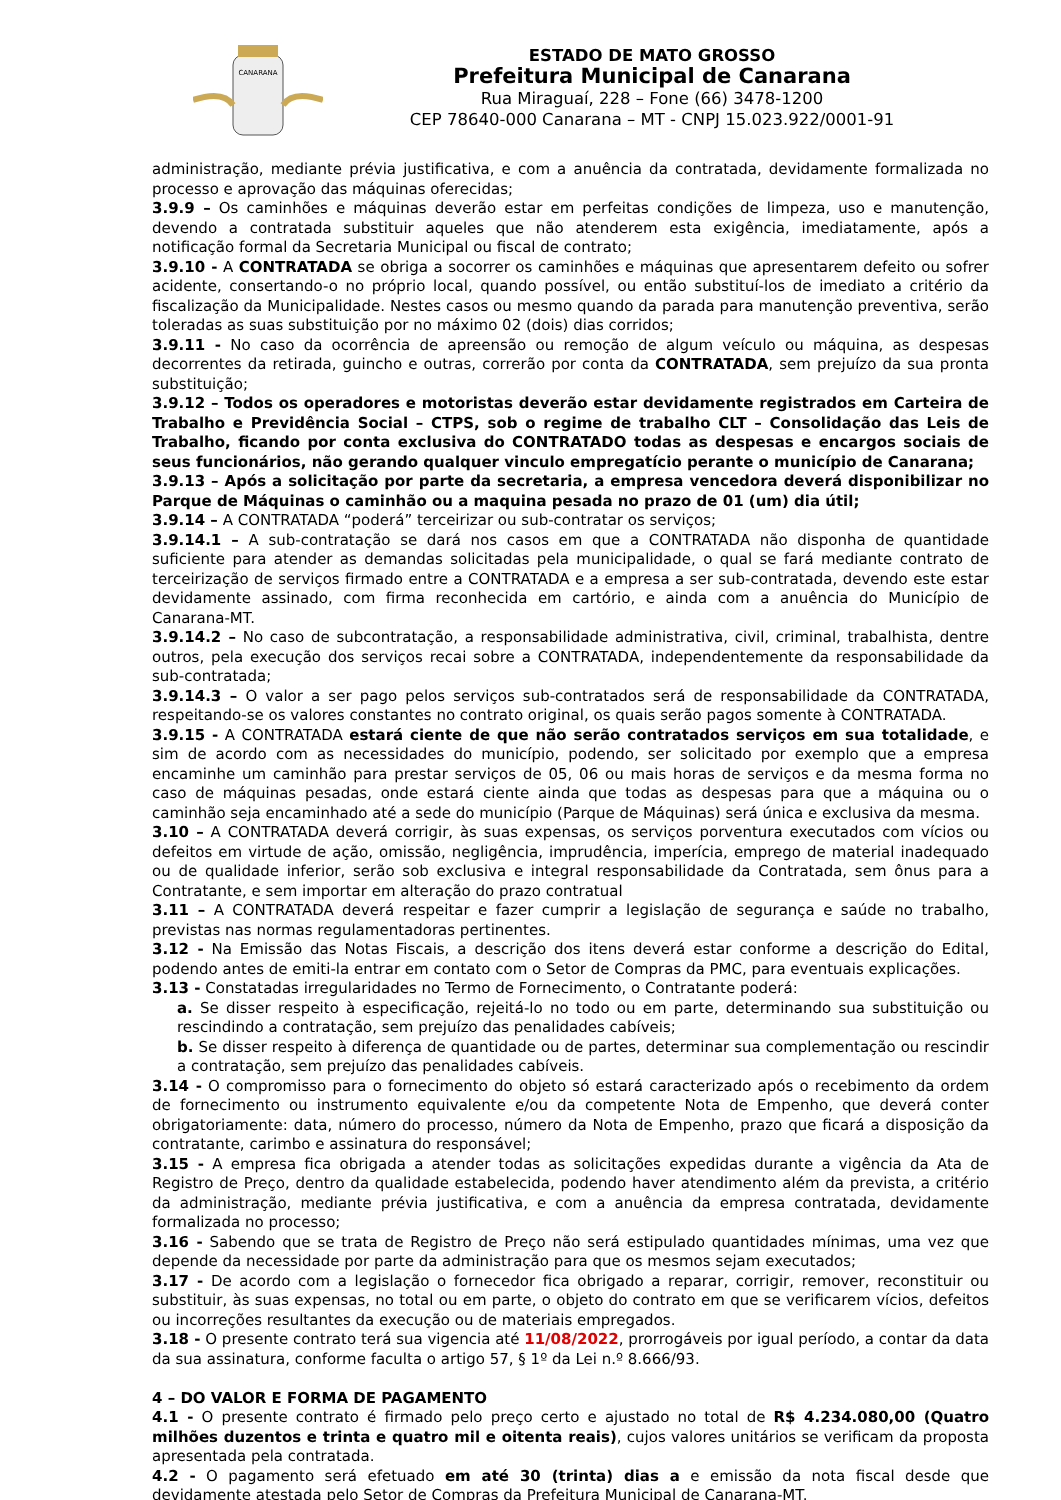CANARANA
ESTADO DE MATO GROSSO
Prefeitura Municipal de Canarana
Rua Miraguaí, 228 – Fone (66) 3478-1200
CEP 78640-000 Canarana – MT - CNPJ 15.023.922/0001-91
administração, mediante prévia justificativa, e com a anuência da contratada, devidamente formalizada no processo e aprovação das máquinas oferecidas;
3.9.9 – Os caminhões e máquinas deverão estar em perfeitas condições de limpeza, uso e manutenção, devendo a contratada substituir aqueles que não atenderem esta exigência, imediatamente, após a notificação formal da Secretaria Municipal ou fiscal de contrato;
3.9.10 - A CONTRATADA se obriga a socorrer os caminhões e máquinas que apresentarem defeito ou sofrer acidente, consertando-o no próprio local, quando possível, ou então substituí-los de imediato a critério da fiscalização da Municipalidade. Nestes casos ou mesmo quando da parada para manutenção preventiva, serão toleradas as suas substituição por no máximo 02 (dois) dias corridos;
3.9.11 - No caso da ocorrência de apreensão ou remoção de algum veículo ou máquina, as despesas decorrentes da retirada, guincho e outras, correrão por conta da CONTRATADA, sem prejuízo da sua pronta substituição;
3.9.12 – Todos os operadores e motoristas deverão estar devidamente registrados em Carteira de Trabalho e Previdência Social – CTPS, sob o regime de trabalho CLT – Consolidação das Leis de Trabalho, ficando por conta exclusiva do CONTRATADO todas as despesas e encargos sociais de seus funcionários, não gerando qualquer vinculo empregatício perante o município de Canarana;
3.9.13 – Após a solicitação por parte da secretaria, a empresa vencedora deverá disponibilizar no Parque de Máquinas o caminhão ou a maquina pesada no prazo de 01 (um) dia útil;
3.9.14 – A CONTRATADA “poderá” terceirizar ou sub-contratar os serviços;
3.9.14.1 – A sub-contratação se dará nos casos em que a CONTRATADA não disponha de quantidade suficiente para atender as demandas solicitadas pela municipalidade, o qual se fará mediante contrato de terceirização de serviços firmado entre a CONTRATADA e a empresa a ser sub-contratada, devendo este estar devidamente assinado, com firma reconhecida em cartório, e ainda com a anuência do Município de Canarana-MT.
3.9.14.2 – No caso de subcontratação, a responsabilidade administrativa, civil, criminal, trabalhista, dentre outros, pela execução dos serviços recai sobre a CONTRATADA, independentemente da responsabilidade da sub-contratada;
3.9.14.3 – O valor a ser pago pelos serviços sub-contratados será de responsabilidade da CONTRATADA, respeitando-se os valores constantes no contrato original, os quais serão pagos somente à CONTRATADA.
3.9.15 - A CONTRATADA estará ciente de que não serão contratados serviços em sua totalidade, e sim de acordo com as necessidades do município, podendo, ser solicitado por exemplo que a empresa encaminhe um caminhão para prestar serviços de 05, 06 ou mais horas de serviços e da mesma forma no caso de máquinas pesadas, onde estará ciente ainda que todas as despesas para que a máquina ou o caminhão seja encaminhado até a sede do município (Parque de Máquinas) será única e exclusiva da mesma.
3.10 – A CONTRATADA deverá corrigir, às suas expensas, os serviços porventura executados com vícios ou defeitos em virtude de ação, omissão, negligência, imprudência, imperícia, emprego de material inadequado ou de qualidade inferior, serão sob exclusiva e integral responsabilidade da Contratada, sem ônus para a Contratante, e sem importar em alteração do prazo contratual
3.11 – A CONTRATADA deverá respeitar e fazer cumprir a legislação de segurança e saúde no trabalho, previstas nas normas regulamentadoras pertinentes.
3.12 - Na Emissão das Notas Fiscais, a descrição dos itens deverá estar conforme a descrição do Edital, podendo antes de emiti-la entrar em contato com o Setor de Compras da PMC, para eventuais explicações.
3.13 - Constatadas irregularidades no Termo de Fornecimento, o Contratante poderá:
a. Se disser respeito à especificação, rejeitá-lo no todo ou em parte, determinando sua substituição ou rescindindo a contratação, sem prejuízo das penalidades cabíveis;
b. Se disser respeito à diferença de quantidade ou de partes, determinar sua complementação ou rescindir a contratação, sem prejuízo das penalidades cabíveis.
3.14 - O compromisso para o fornecimento do objeto só estará caracterizado após o recebimento da ordem de fornecimento ou instrumento equivalente e/ou da competente Nota de Empenho, que deverá conter obrigatoriamente: data, número do processo, número da Nota de Empenho, prazo que ficará a disposição da contratante, carimbo e assinatura do responsável;
3.15 - A empresa fica obrigada a atender todas as solicitações expedidas durante a vigência da Ata de Registro de Preço, dentro da qualidade estabelecida, podendo haver atendimento além da prevista, a critério da administração, mediante prévia justificativa, e com a anuência da empresa contratada, devidamente formalizada no processo;
3.16 - Sabendo que se trata de Registro de Preço não será estipulado quantidades mínimas, uma vez que depende da necessidade por parte da administração para que os mesmos sejam executados;
3.17 - De acordo com a legislação o fornecedor fica obrigado a reparar, corrigir, remover, reconstituir ou substituir, às suas expensas, no total ou em parte, o objeto do contrato em que se verificarem vícios, defeitos ou incorreções resultantes da execução ou de materiais empregados.
3.18 - O presente contrato terá sua vigencia até 11/08/2022, prorrogáveis por igual período, a contar da data da sua assinatura, conforme faculta o artigo 57, § 1º da Lei n.º 8.666/93.
4 – DO VALOR E FORMA DE PAGAMENTO
4.1 - O presente contrato é firmado pelo preço certo e ajustado no total de R$ 4.234.080,00 (Quatro milhões duzentos e trinta e quatro mil e oitenta reais), cujos valores unitários se verificam da proposta apresentada pela contratada.
4.2 - O pagamento será efetuado em até 30 (trinta) dias a e emissão da nota fiscal desde que devidamente atestada pelo Setor de Compras da Prefeitura Municipal de Canarana-MT.